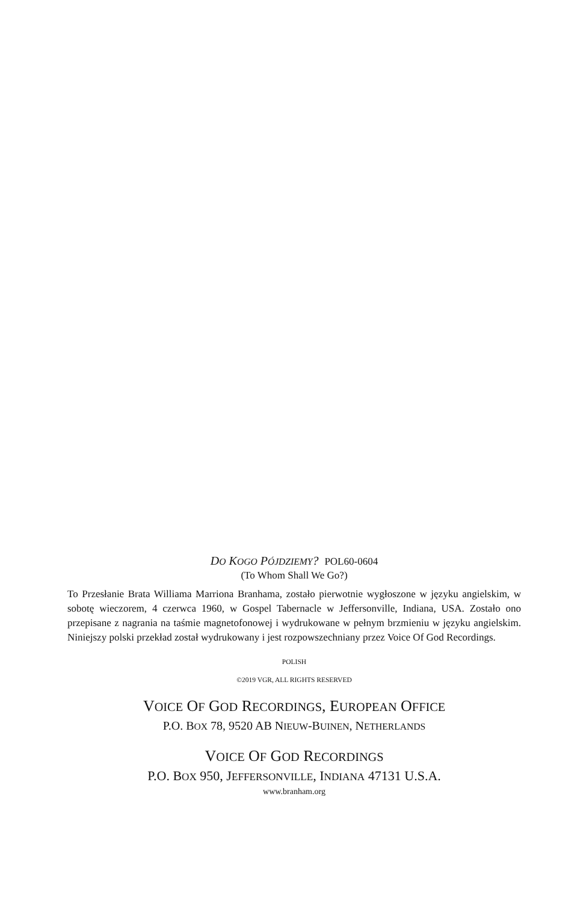DO KOGO PÓJDZIEMY? POL60-0604
(To Whom Shall We Go?)
To Przesłanie Brata Williama Marriona Branhama, zostało pierwotnie wygłoszone w języku angielskim, w sobotę wieczorem, 4 czerwca 1960, w Gospel Tabernacle w Jeffersonville, Indiana, USA. Zostało ono przepisane z nagrania na taśmie magnetofonowej i wydrukowane w pełnym brzmieniu w języku angielskim. Niniejszy polski przekład został wydrukowany i jest rozpowszechniany przez Voice Of God Recordings.
POLISH
©2019 VGR, ALL RIGHTS RESERVED
VOICE OF GOD RECORDINGS, EUROPEAN OFFICE
P.O. BOX 78, 9520 AB NIEUW-BUINEN, NETHERLANDS
VOICE OF GOD RECORDINGS
P.O. BOX 950, JEFFERSONVILLE, INDIANA 47131 U.S.A.
www.branham.org